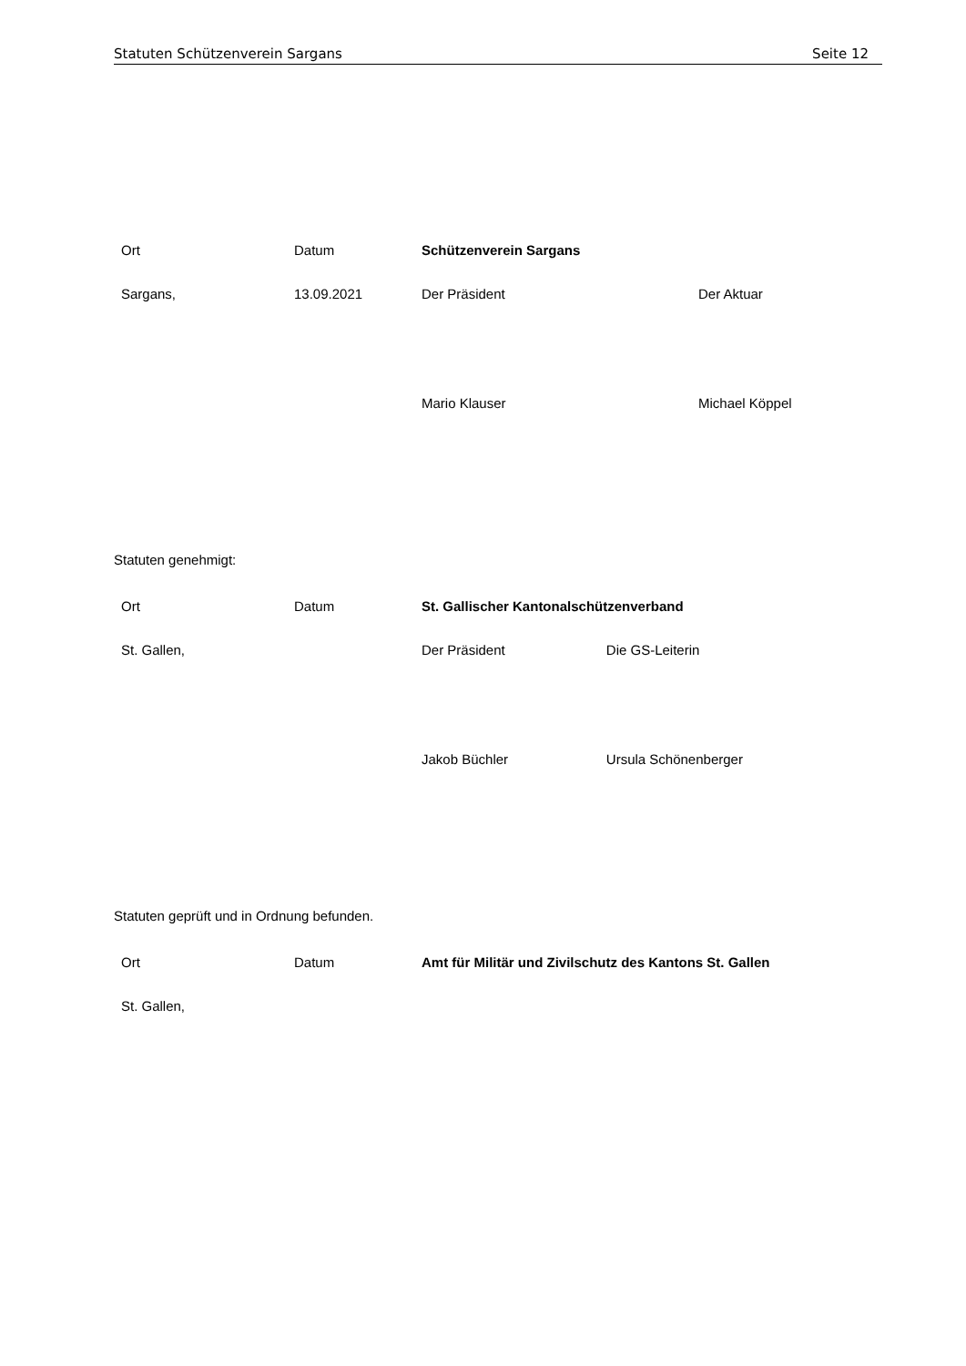Statuten Schützenverein Sargans Seite 12
| Ort | Datum | Schützenverein Sargans | |
| Sargans, | 13.09.2021 | Der Präsident | Der Aktuar |
| | | Mario Klauser | Michael Köppel |
Statuten genehmigt:
| Ort | Datum | St. Gallischer Kantonalschützenverband | |
| St. Gallen, | | Der Präsident | Die GS-Leiterin |
| | | Jakob Büchler | Ursula Schönenberger |
Statuten geprüft und in Ordnung befunden.
| Ort | Datum | Amt für Militär und Zivilschutz des Kantons St. Gallen | |
| St. Gallen, | | | |